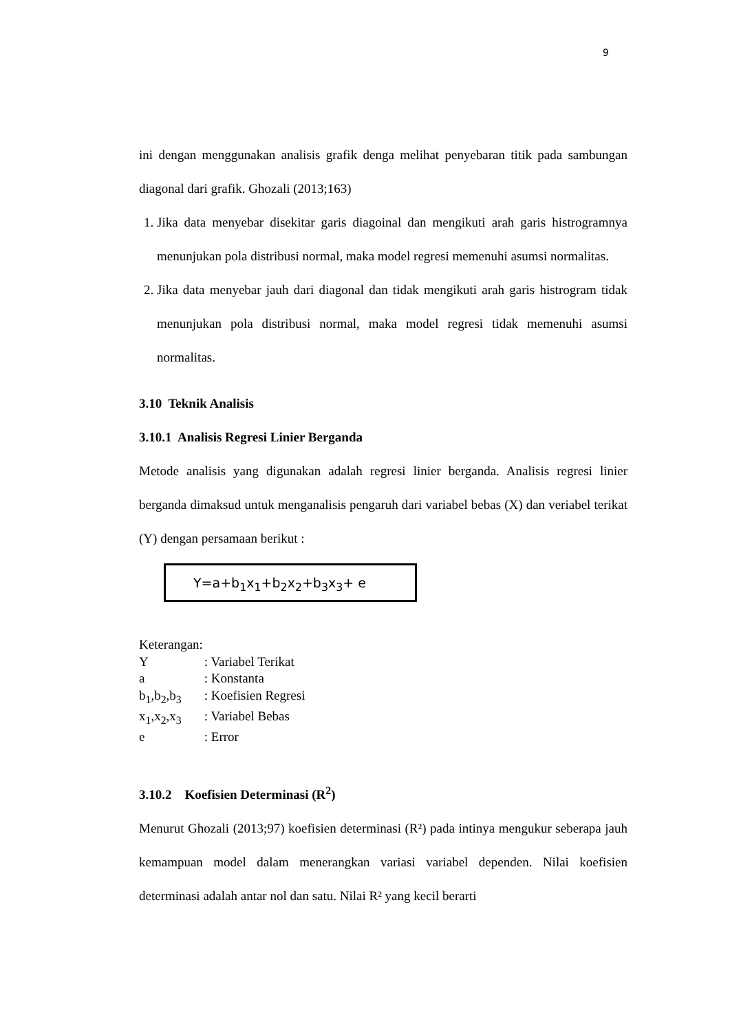9
ini dengan menggunakan analisis grafik denga melihat penyebaran titik pada sambungan diagonal dari grafik. Ghozali (2013;163)
1. Jika data menyebar disekitar garis diagoinal dan mengikuti arah garis histrogramnya menunjukan pola distribusi normal, maka model regresi memenuhi asumsi normalitas.
2. Jika data menyebar jauh dari diagonal dan tidak mengikuti arah garis histrogram tidak menunjukan pola distribusi normal, maka model regresi tidak memenuhi asumsi normalitas.
3.10 Teknik Analisis
3.10.1 Analisis Regresi Linier Berganda
Metode analisis yang digunakan adalah regresi linier berganda. Analisis regresi linier berganda dimaksud untuk menganalisis pengaruh dari variabel bebas (X) dan veriabel terikat (Y) dengan persamaan berikut :
Y=a+b<sub>1</sub>x<sub>1</sub>+b<sub>2</sub>x<sub>2</sub>+b<sub>3</sub>x<sub>3</sub>+ e
Keterangan:
Y : Variabel Terikat
a : Konstanta
b<sub>1</sub>,b<sub>2</sub>,b<sub>3</sub> : Koefisien Regresi
x<sub>1</sub>,x<sub>2</sub>,x<sub>3</sub> : Variabel Bebas
e : Error
3.10.2 Koefisien Determinasi (R<sup>2</sup>)
Menurut Ghozali (2013;97) koefisien determinasi (R²) pada intinya mengukur seberapa jauh kemampuan model dalam menerangkan variasi variabel dependen. Nilai koefisien determinasi adalah antar nol dan satu. Nilai R² yang kecil berarti